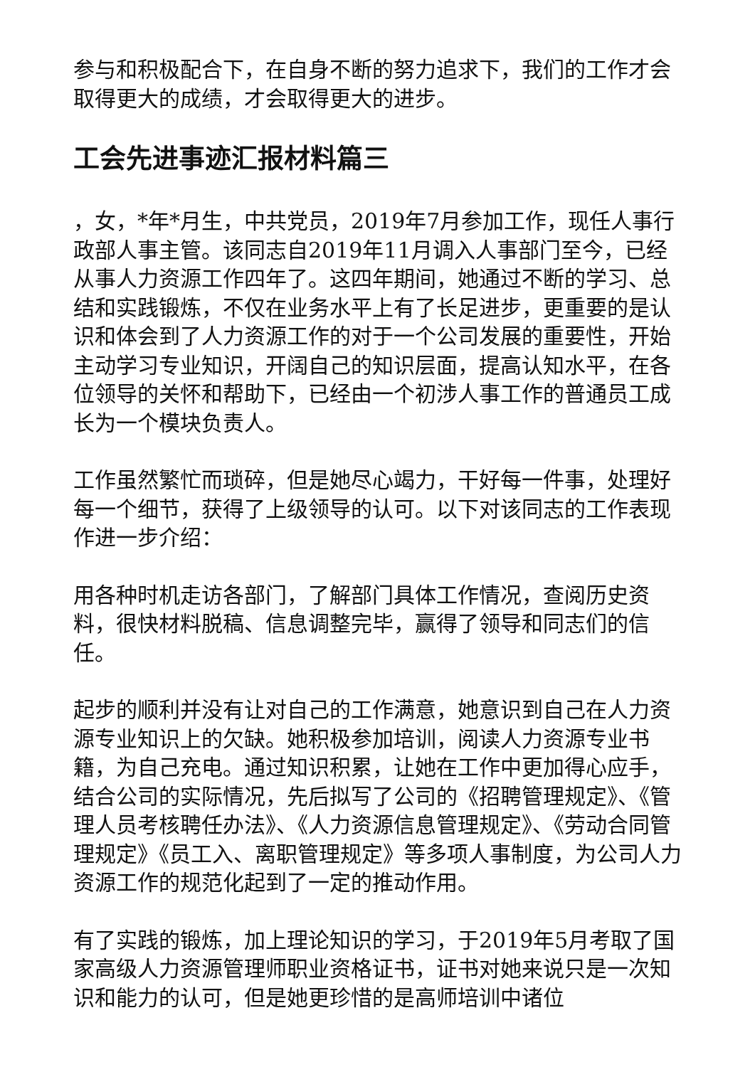参与和积极配合下，在自身不断的努力追求下，我们的工作才会取得更大的成绩，才会取得更大的进步。
工会先进事迹汇报材料篇三
，女，*年*月生，中共党员，2019年7月参加工作，现任人事行政部人事主管。该同志自2019年11月调入人事部门至今，已经从事人力资源工作四年了。这四年期间，她通过不断的学习、总结和实践锻炼，不仅在业务水平上有了长足进步，更重要的是认识和体会到了人力资源工作的对于一个公司发展的重要性，开始主动学习专业知识，开阔自己的知识层面，提高认知水平，在各位领导的关怀和帮助下，已经由一个初涉人事工作的普通员工成长为一个模块负责人。
工作虽然繁忙而琐碎，但是她尽心竭力，干好每一件事，处理好每一个细节，获得了上级领导的认可。以下对该同志的工作表现作进一步介绍：
用各种时机走访各部门，了解部门具体工作情况，查阅历史资料，很快材料脱稿、信息调整完毕，赢得了领导和同志们的信任。
起步的顺利并没有让对自己的工作满意，她意识到自己在人力资源专业知识上的欠缺。她积极参加培训，阅读人力资源专业书籍，为自己充电。通过知识积累，让她在工作中更加得心应手，结合公司的实际情况，先后拟写了公司的《招聘管理规定》、《管理人员考核聘任办法》、《人力资源信息管理规定》、《劳动合同管理规定》《员工入、离职管理规定》等多项人事制度，为公司人力资源工作的规范化起到了一定的推动作用。
有了实践的锻炼，加上理论知识的学习，于2019年5月考取了国家高级人力资源管理师职业资格证书，证书对她来说只是一次知识和能力的认可，但是她更珍惜的是高师培训中诸位